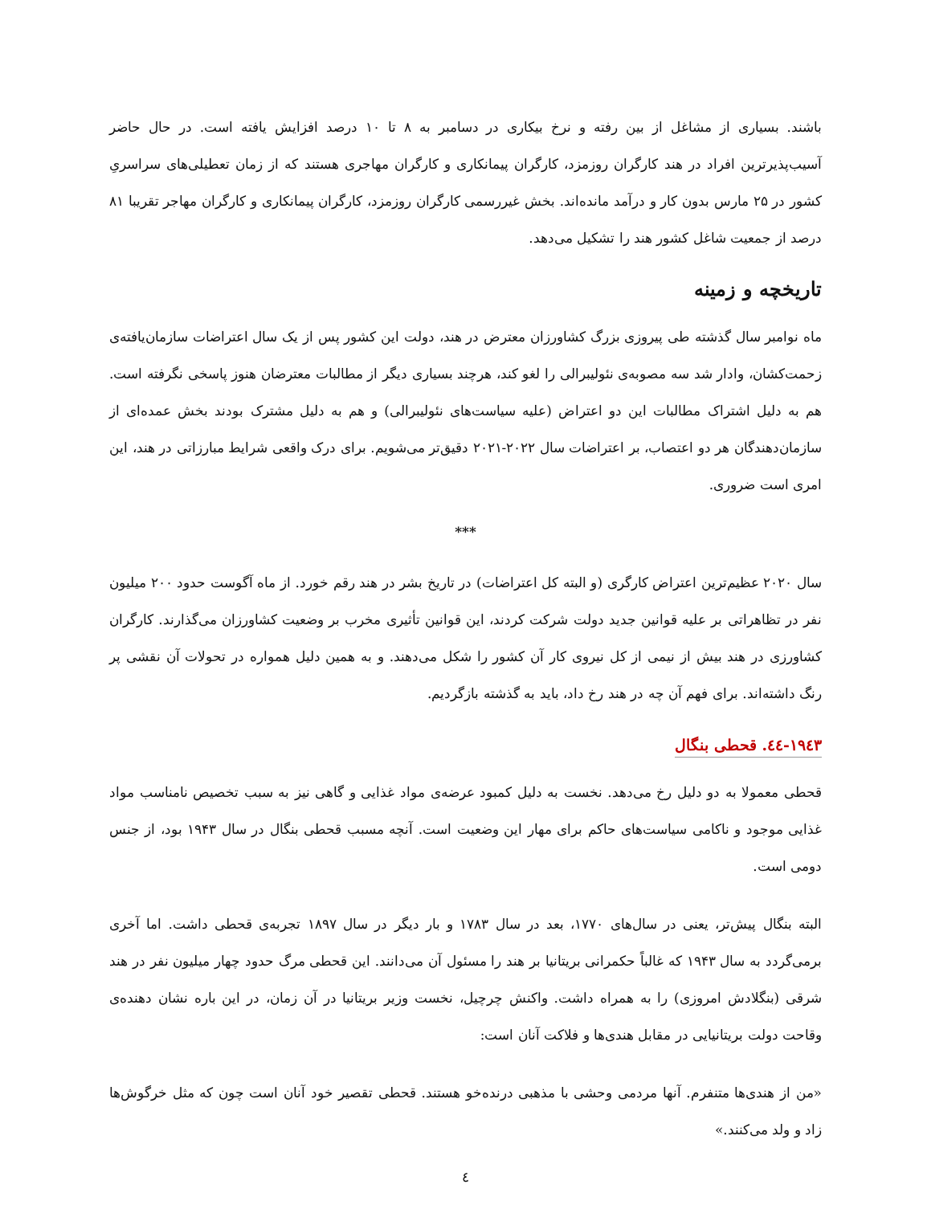باشند. بسیاری از مشاغل از بین رفته و نرخ بیکاری در دسامبر به ۸ تا ۱۰ درصد افزایش یافته است. در حال حاضر آسیب‌پذیرترین افراد در هند کارگران روزمزد، کارگران پیمانکاری و کارگران مهاجری هستند که از زمان تعطیلی‌های سراسریِ کشور در ۲۵ مارس بدون کار و درآمد مانده‌اند. بخش غیررسمی کارگران روزمزد، کارگران پیمانکاری و کارگران مهاجر تقریبا ۸۱ درصد از جمعیت شاغل کشور هند را تشکیل می‌دهد.
تاریخچه و زمینه
ماه نوامبر سال گذشته طی پیروزی بزرگ کشاورزان معترض در هند، دولت این کشور پس از یک سال اعتراضات سازمان‌یافته‌ی زحمت‌کشان، وادار شد سه مصوبه‌ی نئولیبرالی را لغو کند، هرچند بسیاری دیگر از مطالبات معترضان هنوز پاسخی نگرفته است. هم به دلیل اشتراک مطالبات این دو اعتراض (علیه سیاست‌های نئولیبرالی) و هم به دلیل مشترک بودند بخش عمده‌ای از سازمان‌دهندگان هر دو اعتصاب، بر اعتراضات سال ۲۰۲۲-۲۰۲۱ دقیق‌تر می‌شویم. برای درک واقعی شرایط مبارزاتی در هند، این امری است ضروری.
***
سال ۲۰۲۰ عظیم‌ترین اعتراض کارگری (و البته کل اعتراضات) در تاریخ بشر در هند رقم خورد. از ماه آگوست حدود ۲۰۰ میلیون نفر در تظاهراتی بر علیه قوانین جدید دولت شرکت کردند، این قوانین تأثیری مخرب بر وضعیت کشاورزان می‌گذارند. کارگران کشاورزی در هند بیش از نیمی از کل نیروی کار آن کشور را شکل می‌دهند. و به همین دلیل همواره در تحولات آن نقشی پر رنگ داشته‌اند. برای فهم آن چه در هند رخ داد، باید به گذشته بازگردیم.
۱۹٤۳-٤٤. قحطی بنگال
قحطی معمولا به دو دلیل رخ می‌دهد. نخست به دلیل کمبود عرضه‌ی مواد غذایی و گاهی نیز به سبب تخصیص نامناسب مواد غذایی موجود و ناکامی سیاست‌های حاکم برای مهار این وضعیت است. آنچه مسبب قحطی بنگال در سال ۱۹۴۳ بود، از جنس دومی است.
البته بنگال پیش‌تر، یعنی در سال‌های ۱۷۷۰، بعد در سال ۱۷۸۳ و بار دیگر در سال ۱۸۹۷ تجربه‌ی قحطی داشت. اما آخری برمی‌گردد به سال ۱۹۴۳ که غالباً حکمرانی بریتانیا بر هند را مسئول آن می‌دانند. این قحطی مرگ حدود چهار میلیون نفر در هند شرقی (بنگلادش امروزی) را به همراه داشت. واکنش چرچیل، نخست وزیر بریتانیا در آن زمان، در این باره نشان دهنده‌ی وقاحت دولت بریتانیایی در مقابل هندی‌ها و فلاکت آنان است:
«من از هندی‌ها متنفرم. آنها مردمی وحشی با مذهبی درنده‌خو هستند. قحطی تقصیر خود آنان است چون که مثل خرگوش‌ها زاد و ولد می‌کنند.»
٤